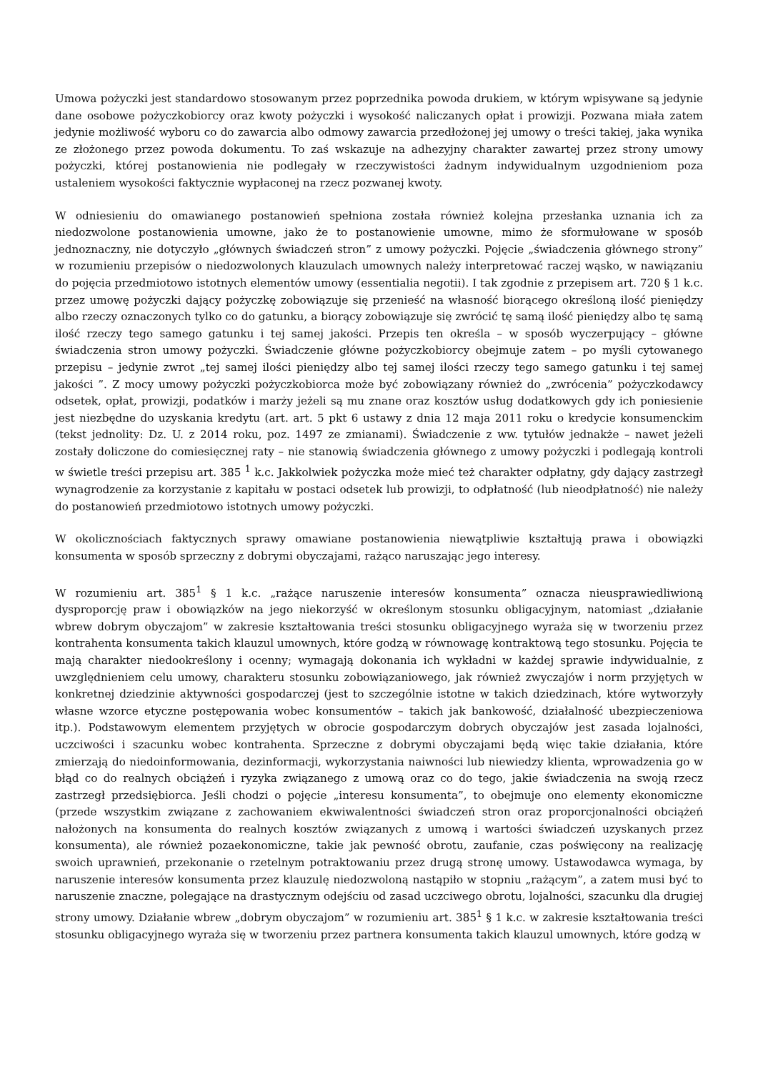Umowa pożyczki jest standardowo stosowanym przez poprzednika powoda drukiem, w którym wpisywane są jedynie dane osobowe pożyczkobiorcy oraz kwoty pożyczki i wysokość naliczanych opłat i prowizji. Pozwana miała zatem jedynie możliwość wyboru co do zawarcia albo odmowy zawarcia przedłożonej jej umowy o treści takiej, jaka wynika ze złożonego przez powoda dokumentu. To zaś wskazuje na adhezyjny charakter zawartej przez strony umowy pożyczki, której postanowienia nie podlegały w rzeczywistości żadnym indywidualnym uzgodnieniom poza ustaleniem wysokości faktycznie wypłaconej na rzecz pozwanej kwoty.
W odniesieniu do omawianego postanowień spełniona została również kolejna przesłanka uznania ich za niedozwolone postanowienia umowne, jako że to postanowienie umowne, mimo że sformułowane w sposób jednoznaczny, nie dotyczyło „głównych świadczeń stron” z umowy pożyczki. Pojęcie „świadczenia głównego strony” w rozumieniu przepisów o niedozwolonych klauzulach umownych należy interpretować raczej wąsko, w nawiązaniu do pojęcia przedmiotowo istotnych elementów umowy (essentialia negotii). I tak zgodnie z przepisem art. 720 § 1 k.c. przez umowę pożyczki dający pożyczkę zobowiązuje się przenieść na własność biorącego określoną ilość pieniędzy albo rzeczy oznaczonych tylko co do gatunku, a biorący zobowiązuje się zwrócić tę samą ilość pieniędzy albo tę samą ilość rzeczy tego samego gatunku i tej samej jakości. Przepis ten określa – w sposób wyczerpujący – główne świadczenia stron umowy pożyczki. Świadczenie główne pożyczkobiorcy obejmuje zatem – po myśli cytowanego przepisu – jedynie zwrot „tej samej ilości pieniędzy albo tej samej ilości rzeczy tego samego gatunku i tej samej jakości ”. Z mocy umowy pożyczki pożyczkobiorca może być zobowiązany również do „zwrócenia” pożyczkodawcy odsetek, opłat, prowizji, podatków i marży jeżeli są mu znane oraz kosztów usług dodatkowych gdy ich poniesienie jest niezbędne do uzyskania kredytu (art. art. 5 pkt 6 ustawy z dnia 12 maja 2011 roku o kredycie konsumenckim (tekst jednolity: Dz. U. z 2014 roku, poz. 1497 ze zmianami). Świadczenie z ww. tytułów jednakże – nawet jeżeli zostały doliczone do comiesięcznej raty – nie stanowią świadczenia głównego z umowy pożyczki i podlegają kontroli w świetle treści przepisu art. 385 <sup>1</sup> k.c. Jakkolwiek pożyczka może mieć też charakter odpłatny, gdy dający zastrzegł wynagrodzenie za korzystanie z kapitału w postaci odsetek lub prowizji, to odpłatność (lub nieodpłatność) nie należy do postanowień przedmiotowo istotnych umowy pożyczki.
W okolicznościach faktycznych sprawy omawiane postanowienia niewątpliwie kształtują prawa i obowiązki konsumenta w sposób sprzeczny z dobrymi obyczajami, rażąco naruszając jego interesy.
W rozumieniu art. 385<sup>1</sup> § 1 k.c. „rażące naruszenie interesów konsumenta” oznacza nieusprawiedliwioną dysproporcję praw i obowiązków na jego niekorzyść w określonym stosunku obligacyjnym, natomiast „działanie wbrew dobrym obyczajom” w zakresie kształtowania treści stosunku obligacyjnego wyraża się w tworzeniu przez kontrahenta konsumenta takich klauzul umownych, które godzą w równowagę kontraktową tego stosunku. Pojęcia te mają charakter niedookreślony i ocenny; wymagają dokonania ich wykładni w każdej sprawie indywidualnie, z uwzględnieniem celu umowy, charakteru stosunku zobowiązaniowego, jak również zwyczajów i norm przyjętych w konkretnej dziedzinie aktywności gospodarczej (jest to szczególnie istotne w takich dziedzinach, które wytworzyły własne wzorce etyczne postępowania wobec konsumentów – takich jak bankowość, działalność ubezpieczeniowa itp.). Podstawowym elementem przyjętych w obrocie gospodarczym dobrych obyczajów jest zasada lojalności, uczciwości i szacunku wobec kontrahenta. Sprzeczne z dobrymi obyczajami będą więc takie działania, które zmierzają do niedoinformowania, dezinformacji, wykorzystania naiwności lub niewiedzy klienta, wprowadzenia go w błąd co do realnych obciążeń i ryzyka związanego z umową oraz co do tego, jakie świadczenia na swoją rzecz zastrzegł przedsiębiorca. Jeśli chodzi o pojęcie „interesu konsumenta”, to obejmuje ono elementy ekonomiczne (przede wszystkim związane z zachowaniem ekwiwalentności świadczeń stron oraz proporcjonalności obciążeń nałożonych na konsumenta do realnych kosztów związanych z umową i wartości świadczeń uzyskanych przez konsumenta), ale również pozaekonomiczne, takie jak pewność obrotu, zaufanie, czas poświęcony na realizację swoich uprawnień, przekonanie o rzetelnym potraktowaniu przez drugą stronę umowy. Ustawodawca wymaga, by naruszenie interesów konsumenta przez klauzulę niedozwoloną nastąpiło w stopniu „rażącym”, a zatem musi być to naruszenie znaczne, polegające na drastycznym odejściu od zasad uczciwego obrotu, lojalności, szacunku dla drugiej strony umowy. Działanie wbrew „dobrym obyczajom” w rozumieniu art. 385<sup>1</sup> § 1 k.c. w zakresie kształtowania treści stosunku obligacyjnego wyraża się w tworzeniu przez partnera konsumenta takich klauzul umownych, które godzą w